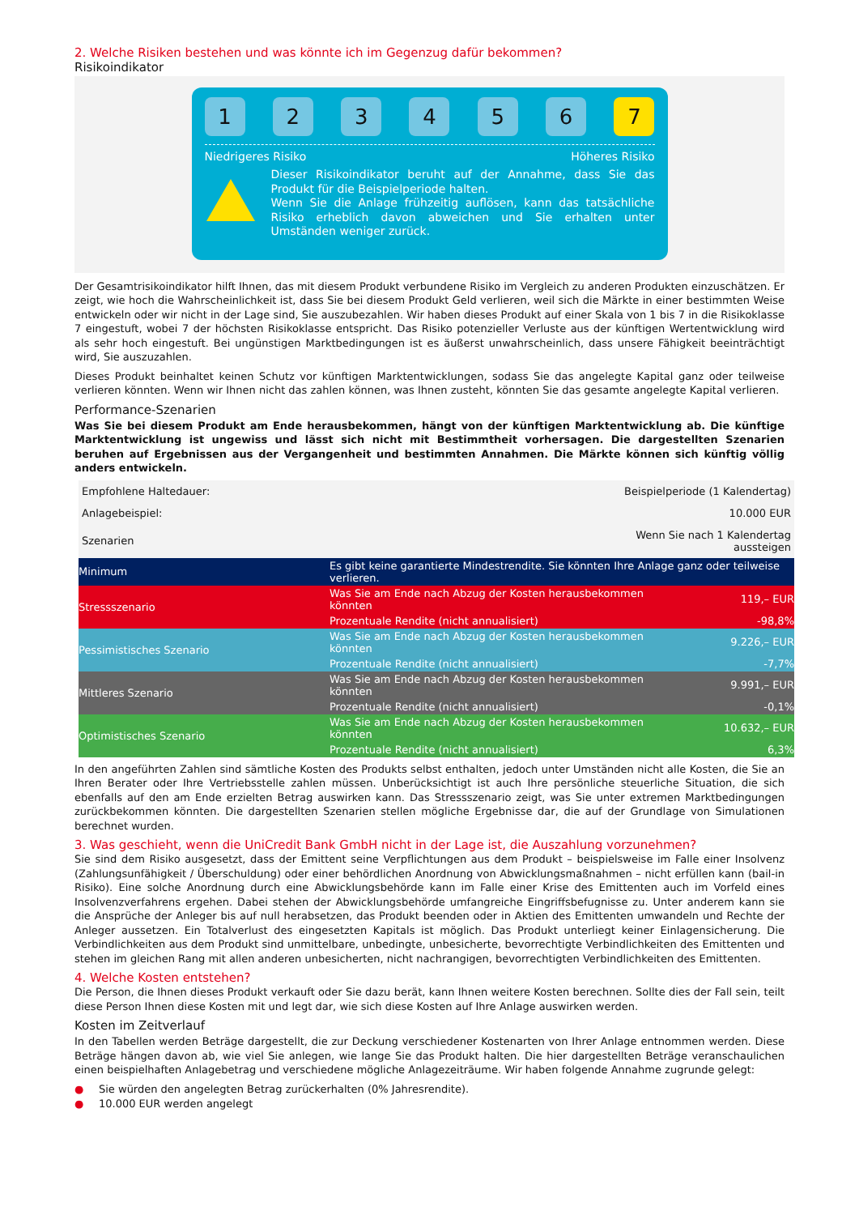2. Welche Risiken bestehen und was könnte ich im Gegenzug dafür bekommen?
Risikoindikator
123456 7
Niedrigeres Risiko Höheres Risiko
Dieser Risikoindikator beruht auf der Annahme, dass Sie das Produkt für die Beispielperiode halten.
Wenn Sie die Anlage frühzeitig auflösen, kann das tatsächliche Risiko erheblich davon abweichen und Sie erhalten unter Umständen weniger zurück.
Der Gesamtrisikoindikator hilft Ihnen, das mit diesem Produkt verbundene Risiko im Vergleich zu anderen Produkten einzuschätzen. Er zeigt, wie hoch die Wahrscheinlichkeit ist, dass Sie bei diesem Produkt Geld verlieren, weil sich die Märkte in einer bestimmten Weise entwickeln oder wir nicht in der Lage sind, Sie auszubezahlen. Wir haben dieses Produkt auf einer Skala von 1 bis 7 in die Risikoklasse 7 eingestuft, wobei 7 der höchsten Risikoklasse entspricht. Das Risiko potenzieller Verluste aus der künftigen Wertentwicklung wird als sehr hoch eingestuft. Bei ungünstigen Marktbedingungen ist es äußerst unwahrscheinlich, dass unsere Fähigkeit beeinträchtigt wird, Sie auszuzahlen.
Dieses Produkt beinhaltet keinen Schutz vor künftigen Marktentwicklungen, sodass Sie das angelegte Kapital ganz oder teilweise verlieren könnten. Wenn wir Ihnen nicht das zahlen können, was Ihnen zusteht, könnten Sie das gesamte angelegte Kapital verlieren.
Performance-Szenarien
Was Sie bei diesem Produkt am Ende herausbekommen, hängt von der künftigen Marktentwicklung ab. Die künftige Marktentwicklung ist ungewiss und lässt sich nicht mit Bestimmtheit vorhersagen. Die dargestellten Szenarien beruhen auf Ergebnissen aus der Vergangenheit und bestimmten Annahmen. Die Märkte können sich künftig völlig anders entwickeln.
| Empfohlene Haltedauer: | Beispielperiode (1 Kalendertag) | |
| Anlagebeispiel: | 10.000 EUR | |
| Szenarien | Wenn Sie nach 1 Kalendertag aussteigen | |
| Minimum | Es gibt keine garantierte Mindestrendite. Sie könnten Ihre Anlage ganz oder teilweise verlieren. | |
| Stressszenario | Was Sie am Ende nach Abzug der Kosten herausbekommen könnten | 119,– EUR |
| | Prozentuale Rendite (nicht annualisiert) | -98,8% |
| Pessimistisches Szenario | Was Sie am Ende nach Abzug der Kosten herausbekommen könnten | 9.226,– EUR |
| | Prozentuale Rendite (nicht annualisiert) | -7,7% |
| Mittleres Szenario | Was Sie am Ende nach Abzug der Kosten herausbekommen könnten | 9.991,– EUR |
| | Prozentuale Rendite (nicht annualisiert) | -0,1% |
| Optimistisches Szenario | Was Sie am Ende nach Abzug der Kosten herausbekommen könnten | 10.632,– EUR |
| | Prozentuale Rendite (nicht annualisiert) | 6,3% |
In den angeführten Zahlen sind sämtliche Kosten des Produkts selbst enthalten, jedoch unter Umständen nicht alle Kosten, die Sie an Ihren Berater oder Ihre Vertriebsstelle zahlen müssen. Unberücksichtigt ist auch Ihre persönliche steuerliche Situation, die sich ebenfalls auf den am Ende erzielten Betrag auswirken kann. Das Stressszenario zeigt, was Sie unter extremen Marktbedingungen zurückbekommen könnten. Die dargestellten Szenarien stellen mögliche Ergebnisse dar, die auf der Grundlage von Simulationen berechnet wurden.
3. Was geschieht, wenn die UniCredit Bank GmbH nicht in der Lage ist, die Auszahlung vorzunehmen?
Sie sind dem Risiko ausgesetzt, dass der Emittent seine Verpflichtungen aus dem Produkt – beispielsweise im Falle einer Insolvenz (Zahlungsunfähigkeit / Überschuldung) oder einer behördlichen Anordnung von Abwicklungsmaßnahmen – nicht erfüllen kann (bail-in Risiko). Eine solche Anordnung durch eine Abwicklungsbehörde kann im Falle einer Krise des Emittenten auch im Vorfeld eines Insolvenzverfahrens ergehen. Dabei stehen der Abwicklungsbehörde umfangreiche Eingriffsbefugnisse zu. Unter anderem kann sie die Ansprüche der Anleger bis auf null herabsetzen, das Produkt beenden oder in Aktien des Emittenten umwandeln und Rechte der Anleger aussetzen. Ein Totalverlust des eingesetzten Kapitals ist möglich. Das Produkt unterliegt keiner Einlagensicherung. Die Verbindlichkeiten aus dem Produkt sind unmittelbare, unbedingte, unbesicherte, bevorrechtigte Verbindlichkeiten des Emittenten und stehen im gleichen Rang mit allen anderen unbesicherten, nicht nachrangigen, bevorrechtigten Verbindlichkeiten des Emittenten.
4. Welche Kosten entstehen?
Die Person, die Ihnen dieses Produkt verkauft oder Sie dazu berät, kann Ihnen weitere Kosten berechnen. Sollte dies der Fall sein, teilt diese Person Ihnen diese Kosten mit und legt dar, wie sich diese Kosten auf Ihre Anlage auswirken werden.
Kosten im Zeitverlauf
In den Tabellen werden Beträge dargestellt, die zur Deckung verschiedener Kostenarten von Ihrer Anlage entnommen werden. Diese Beträge hängen davon ab, wie viel Sie anlegen, wie lange Sie das Produkt halten. Die hier dargestellten Beträge veranschaulichen einen beispielhaften Anlagebetrag und verschiedene mögliche Anlagezeiträume. Wir haben folgende Annahme zugrunde gelegt:
● Sie würden den angelegten Betrag zurückerhalten (0% Jahresrendite).
● 10.000 EUR werden angelegt